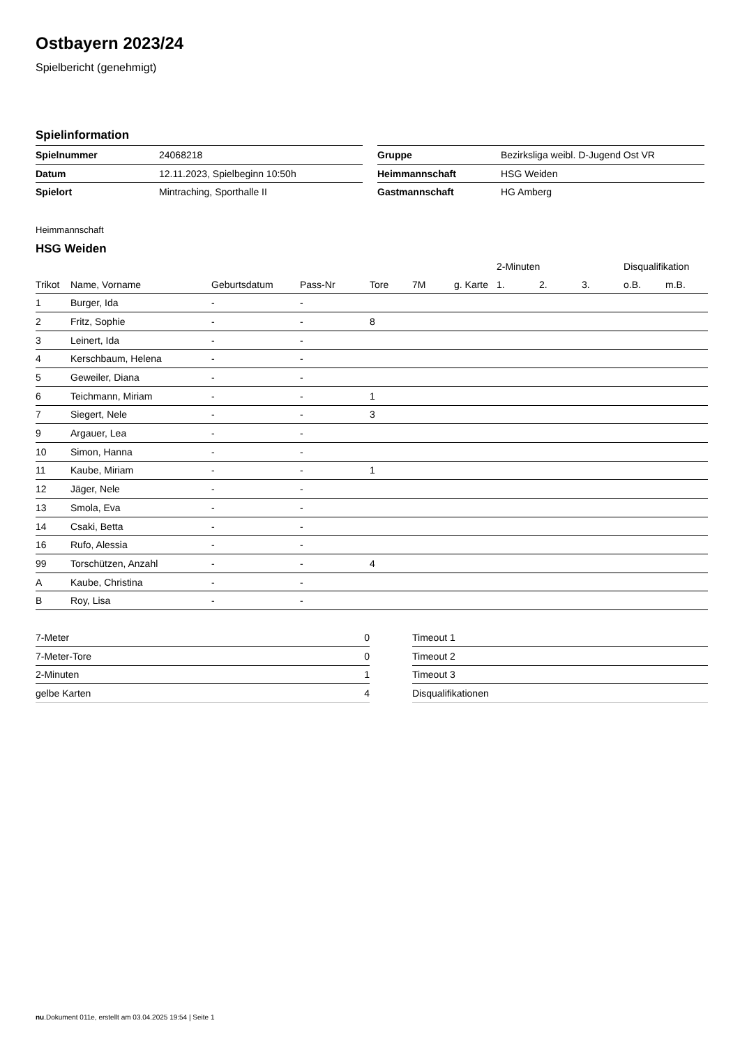Ostbayern 2023/24
Spielbericht (genehmigt)
Spielinformation
| Spielnummer | 24068218 |
| Datum | 12.11.2023, Spielbeginn 10:50h |
| Spielort | Mintraching, Sporthalle II |
| Gruppe | Bezirksliga weibl. D-Jugend Ost VR |
| Heimmannschaft | HSG Weiden |
| Gastmannschaft | HG Amberg |
Heimmannschaft
HSG Weiden
| | | | | | | | 2-Minuten | | | Disqualifikation | |
| --- | --- | --- | --- | --- | --- | --- | --- | --- | --- | --- | --- |
| Trikot | Name, Vorname | Geburtsdatum | Pass-Nr | Tore | 7M | g. Karte | 1. | 2. | 3. | o.B. | m.B. |
| 1 | Burger, Ida | - | - | | | | | | | | |
| 2 | Fritz, Sophie | - | - | 8 | | | | | | | |
| 3 | Leinert, Ida | - | - | | | | | | | | |
| 4 | Kerschbaum, Helena | - | - | | | | | | | | |
| 5 | Geweiler, Diana | - | - | | | | | | | | |
| 6 | Teichmann, Miriam | - | - | 1 | | | | | | | |
| 7 | Siegert, Nele | - | - | 3 | | | | | | | |
| 9 | Argauer, Lea | - | - | | | | | | | | |
| 10 | Simon, Hanna | - | - | | | | | | | | |
| 11 | Kaube, Miriam | - | - | 1 | | | | | | | |
| 12 | Jäger, Nele | - | - | | | | | | | | |
| 13 | Smola, Eva | - | - | | | | | | | | |
| 14 | Csaki, Betta | - | - | | | | | | | | |
| 16 | Rufo, Alessia | - | - | | | | | | | | |
| 99 | Torschützen, Anzahl | - | - | 4 | | | | | | | |
| A | Kaube, Christina | - | - | | | | | | | | |
| B | Roy, Lisa | - | - | | | | | | | | |
| 7-Meter | 0 |
| 7-Meter-Tore | 0 |
| 2-Minuten | 1 |
| gelbe Karten | 4 |
| Timeout 1 |
| Timeout 2 |
| Timeout 3 |
| Disqualifikationen |
nu.Dokument 011e, erstellt am 03.04.2025 19:54 | Seite 1